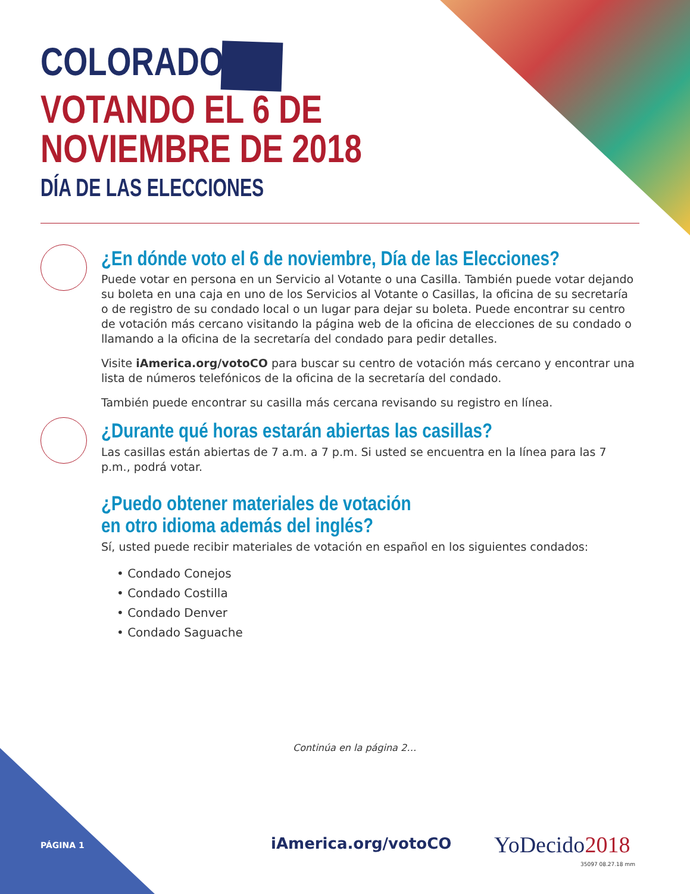COLORADO
VOTANDO EL 6 DE
NOVIEMBRE DE 2018
DÍA DE LAS ELECCIONES
¿En dónde voto el 6 de noviembre, Día de las Elecciones?
Puede votar en persona en un Servicio al Votante o una Casilla. También puede votar dejando su boleta en una caja en uno de los Servicios al Votante o Casillas, la oficina de su secretaría o de registro de su condado local o un lugar para dejar su boleta. Puede encontrar su centro de votación más cercano visitando la página web de la oficina de elecciones de su condado o llamando a la oficina de la secretaría del condado para pedir detalles.
Visite iAmerica.org/votoCO para buscar su centro de votación más cercano y encontrar una lista de números telefónicos de la oficina de la secretaría del condado.
También puede encontrar su casilla más cercana revisando su registro en línea.
¿Durante qué horas estarán abiertas las casillas?
Las casillas están abiertas de 7 a.m. a 7 p.m. Si usted se encuentra en la línea para las 7 p.m., podrá votar.
¿Puedo obtener materiales de votación
en otro idioma además del inglés?
Sí, usted puede recibir materiales de votación en español en los siguientes condados:
• Condado Conejos
• Condado Costilla
• Condado Denver
• Condado Saguache
Continúa en la página 2…
PÁGINA 1 iAmerica.org/votoCO YoDecido2018
35097 08.27.18 mm